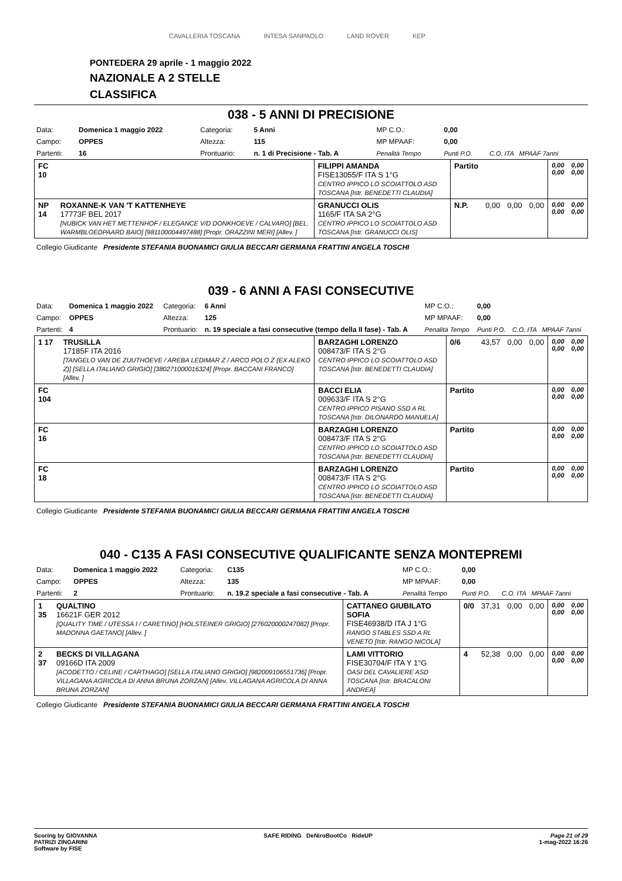CAVALLERIA TOSCANA INTESA SANPAOLO LAND ROVER KEP
PONTEDERA 29 aprile - 1 maggio 2022
NAZIONALE A 2 STELLE
CLASSIFICA
038 - 5 ANNI DI PRECISIONE
| Data: | Domenica 1 maggio 2022 | Categoria: | 5 Anni | MP C.O.: | 0,00 | |
| Campo: | OPPES | Altezza: | 115 | MP MPAAF: | 0,00 | |
| Partenti: | 16 | Prontuario: | n. 1 di Precisione - Tab. A | Penalità Tempo | Punti P.O. | C.O. ITA MPAAF 7anni |
| FC 10 | | FILIPPI AMANDA FISE13055/F ITA S 1°G CENTRO IPPICO LO SCOIATTOLO ASD TOSCANA [Istr. BENEDETTI CLAUDIA] | Partito | | | | 0,00 0,00 | 0,00 0,00 |
| NP 14 | ROXANNE-K VAN 'T KATTENHEYE 17773F BEL 2017 [NUBICK VAN HET METTENHOF / ELEGANCE V/D DONKHOEVE / CALVARO] [BEL. WARMBLOEDPAARD BAIO] [981100004497488] [Propr. ORAZZINI MERI] [Allev. ] | GRANUCCI OLIS 1165/F ITA SA 2°G CENTRO IPPICO LO SCOIATTOLO ASD TOSCANA [Istr. GRANUCCI OLIS] | N.P. | 0,00 | 0,00 | 0,00 | 0,00 0,00 | 0,00 0,00 |
Collegio Giudicante Presidente STEFANIA BUONAMICI GIULIA BECCARI GERMANA FRATTINI ANGELA TOSCHI
039 - 6 ANNI A FASI CONSECUTIVE
| Data: | Domenica 1 maggio 2022 | Categoria: | 6 Anni | MP C.O.: | 0,00 | |
| Campo: | OPPES | Altezza: | 125 | MP MPAAF: | 0,00 | |
| Partenti: | 4 | Prontuario: | n. 19 speciale a fasi consecutive (tempo della II fase) - Tab. A | Penalità Tempo | Punti P.O. | C.O. ITA MPAAF 7anni |
| 1 17 | TRUSILLA 17185F ITA 2016 [TANGELO VAN DE ZUUTHOEVE / AREBA LEDIMAR Z / ARCO POLO Z (EX ALEKO Z)] [SELLA ITALIANO GRIGIO] [380271000016324] [Propr. BACCANI FRANCO] [Allev. ] | BARZAGHI LORENZO 008473/F ITA S 2°G CENTRO IPPICO LO SCOIATTOLO ASD TOSCANA [Istr. BENEDETTI CLAUDIA] | 0/6 | 43,57 | 0,00 | 0,00 | 0,00 0,00 | 0,00 0,00 |
| FC 104 | | BACCI ELIA 009633/F ITA S 2°G CENTRO IPPICO PISANO SSD A RL TOSCANA [Istr. DILONARDO MANUELA] | Partito | | | | 0,00 0,00 | 0,00 0,00 |
| FC 16 | | BARZAGHI LORENZO 008473/F ITA S 2°G CENTRO IPPICO LO SCOIATTOLO ASD TOSCANA [Istr. BENEDETTI CLAUDIA] | Partito | | | | 0,00 0,00 | 0,00 0,00 |
| FC 18 | | BARZAGHI LORENZO 008473/F ITA S 2°G CENTRO IPPICO LO SCOIATTOLO ASD TOSCANA [Istr. BENEDETTI CLAUDIA] | Partito | | | | 0,00 0,00 | 0,00 0,00 |
Collegio Giudicante Presidente STEFANIA BUONAMICI GIULIA BECCARI GERMANA FRATTINI ANGELA TOSCHI
040 - C135 A FASI CONSECUTIVE QUALIFICANTE SENZA MONTEPREMI
| Data: | Domenica 1 maggio 2022 | Categoria: | C135 | MP C.O.: | 0,00 | |
| Campo: | OPPES | Altezza: | 135 | MP MPAAF: | 0,00 | |
| Partenti: | 2 | Prontuario: | n. 19.2 speciale a fasi consecutive - Tab. A | Penalità Tempo | Punti P.O. | C.O. ITA MPAAF 7anni |
| 1 35 | QUALTINO 16621F GER 2012 [QUALITY TIME / UTESSA I / CARETINO] [HOLSTEINER GRIGIO] [276020000247082] [Propr. MADONNA GAETANO] [Allev. ] | CATTANEO GIUBILATO SOFIA FISE46938/D ITA J 1°G RANGO STABLES SSD A RL VENETO [Istr. RANGO NICOLA] | 0/0 | 37,31 | 0,00 | 0,00 | 0,00 0,00 | 0,00 0,00 |
| 2 37 | BECKS DI VILLAGANA 09166D ITA 2009 [ACODETTO / CELINE / CARTHAGO] [SELLA ITALIANO GRIGIO] [982009106551736] [Propr. VILLAGANA AGRICOLA DI ANNA BRUNA ZORZAN] [Allev. VILLAGANA AGRICOLA DI ANNA BRUNA ZORZAN] | LAMI VITTORIO FISE30704/F ITA Y 1°G OASI DEL CAVALIERE ASD TOSCANA [Istr. BRACALONI ANDREA] | 4 | 52,38 | 0,00 | 0,00 | 0,00 0,00 | 0,00 0,00 |
Collegio Giudicante Presidente STEFANIA BUONAMICI GIULIA BECCARI GERMANA FRATTINI ANGELA TOSCHI
Scoring by GIOVANNA
PATRIZI ZINGARINI
Software by FISE
SAFE RIDING DeNiroBootCo RideUP
Page 21 of 29
1-mag-2022 16:26